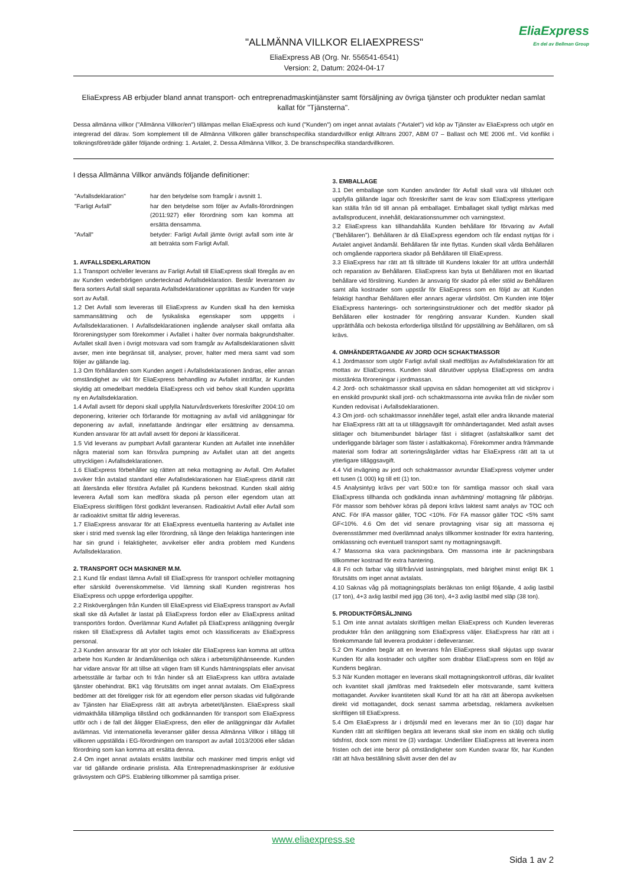"ALLMÄNNA VILLKOR ELIAEXPRESS"
EliaExpress AB (Org. Nr. 556541-6541)
Version: 2, Datum: 2024-04-17
EliaExpress
En del av Bellman Group
EliaExpress AB erbjuder bland annat transport- och entreprenadmaskintjänster samt försäljning av övriga tjänster och produkter nedan samlat kallat för "Tjänsterna".
Dessa allmänna villkor ("Allmänna Villkor/en") tillämpas mellan EliaExpress och kund ("Kunden") om inget annat avtalats ("Avtalet") vid köp av Tjänster av EliaExpress och utgör en integrerad del därav. Som komplement till de Allmänna Villkoren gäller branschspecifika standardvillkor enligt Alltrans 2007, ABM 07 – Ballast och ME 2006 mf.. Vid konflikt i tolkningsföreträde gäller följande ordning: 1. Avtalet, 2. Dessa Allmänna Villkor, 3. De branschspecifika standardvillkoren.
I dessa Allmänna Villkor används följande definitioner:
| "Avfallsdeklaration" | har den betydelse som framgår i avsnitt 1. |
| "Farligt Avfall" | har den betydelse som följer av Avfalls-förordningen (2011:927) eller förordning som kan komma att ersätta densamma. |
| "Avfall" | betyder: Farligt Avfall jämte övrigt avfall som inte är att betrakta som Farligt Avfall. |
1. AVFALLSDEKLARATION
1.1 Transport och/eller leverans av Farligt Avfall till EliaExpress skall föregås av en av Kunden vederbörligen undertecknad Avfallsdeklaration. Består leveransen av flera sorters Avfall skall separata Avfallsdeklarationer upprättas av Kunden för varje sort av Avfall.
1.2 Det Avfall som levereras till EliaExpress av Kunden skall ha den kemiska sammansättning och de fysikaliska egenskaper som uppgetts i Avfallsdeklarationen. I Avfallsdeklarationen ingående analyser skall omfatta alla föroreningstyper som förekommer i Avfallet i halter över normala bakgrundshalter. Avfallet skall även i övrigt motsvara vad som framgår av Avfallsdeklarationen såvitt avser, men inte begränsat till, analyser, prover, halter med mera samt vad som följer av gällande lag.
1.3 Om förhållanden som Kunden angett i Avfallsdeklarationen ändras, eller annan omständighet av vikt för EliaExpress behandling av Avfallet inträffar, är Kunden skyldig att omedelbart meddela EliaExpress och vid behov skall Kunden upprätta ny en Avfallsdeklaration.
1.4 Avfall avsett för deponi skall uppfylla Naturvårdsverkets föreskrifter 2004:10 om deponering, kriterier och förfarande för mottagning av avfall vid anläggningar för deponering av avfall, innefattande ändringar eller ersättning av densamma. Kunden ansvarar för att avfall avsett för deponi är klassificerat.
1.5 Vid leverans av pumpbart Avfall garanterar Kunden att Avfallet inte innehåller några material som kan försvåra pumpning av Avfallet utan att det angetts uttryckligen i Avfallsdeklarationen.
1.6 EliaExpress förbehåller sig rätten att neka mottagning av Avfall. Om Avfallet avviker från avtalad standard eller Avfallsdeklarationen har EliaExpress därtill rätt att återsända eller förstöra Avfallet på Kundens bekostnad. Kunden skall aldrig leverera Avfall som kan medföra skada på person eller egendom utan att EliaExpress skriftligen först godkänt leveransen. Radioaktivt Avfall eller Avfall som är radioaktivt smittat får aldrig levereras.
1.7 EliaExpress ansvarar för att EliaExpress eventuella hantering av Avfallet inte sker i strid med svensk lag eller förordning, så länge den felaktiga hanteringen inte har sin grund i felaktigheter, avvikelser eller andra problem med Kundens Avfallsdeklaration.
2. TRANSPORT OCH MASKINER M.M.
2.1 Kund får endast lämna Avfall till EliaExpress för transport och/eller mottagning efter särskild överenskommelse. Vid lämning skall Kunden registreras hos EliaExpress och uppge erforderliga uppgifter.
2.2 Riskövergången från Kunden till EliaExpress vid EliaExpress transport av Avfall skall ske då Avfallet är lastat på EliaExpress fordon eller av EliaExpress anlitad transportörs fordon. Överlämnar Kund Avfallet på EliaExpress anläggning övergår risken till EliaExpress då Avfallet tagits emot och klassificerats av EliaExpress personal.
2.3 Kunden ansvarar för att ytor och lokaler där EliaExpress kan komma att utföra arbete hos Kunden är ändamålsenliga och säkra i arbetsmiljöhänseende. Kunden har vidare ansvar för att tillse att vägen fram till Kunds hämtningsplats eller anvisat arbetsställe är farbar och fri från hinder så att EliaExpress kan utföra avtalade tjänster obehindrat. BK1 väg förutsätts om inget annat avtalats. Om EliaExpress bedömer att det föreligger risk för att egendom eller person skadas vid fullgörande av Tjänsten har EliaExpress rätt att avbryta arbetet/tjänsten. EliaExpress skall vidmakthålla tillämpliga tillstånd och godkännanden för transport som EliaExpress utför och i de fall det åligger EliaExpress, den eller de anläggningar där Avfallet avlämnas. Vid internationella leveranser gäller dessa Allmänna Villkor i tillägg till villkoren uppställda i EG-förordningen om transport av avfall 1013/2006 eller sådan förordning som kan komma att ersätta denna.
2.4 Om inget annat avtalats ersätts lastbilar och maskiner med timpris enligt vid var tid gällande ordinarie prislista. Alla Entreprenadmaskinspriser är exklusive grävsystem och GPS. Etablering tillkommer på samtliga priser.
3. EMBALLAGE
3.1 Det emballage som Kunden använder för Avfall skall vara väl tillslutet och uppfylla gällande lagar och föreskrifter samt de krav som EliaExpress ytterligare kan ställa från tid till annan på emballaget. Emballaget skall tydligt märkas med avfallsproducent, innehåll, deklarationsnummer och varningstext.
3.2 EliaExpress kan tillhandahålla Kunden behållare för förvaring av Avfall (”Behållaren”). Behållaren är då EliaExpress egendom och får endast nyttjas för i Avtalet angivet ändamål. Behållaren får inte flyttas. Kunden skall vårda Behållaren och omgående rapportera skador på Behållaren till EliaExpress.
3.3 EliaExpress har rätt att få tillträde till Kundens lokaler för att utföra underhåll och reparation av Behållaren. EliaExpress kan byta ut Behållaren mot en likartad behållare vid förslitning. Kunden är ansvarig för skador på eller stöld av Behållaren samt alla kostnader som uppstår för EliaExpress som en följd av att Kunden felaktigt handhar Behållaren eller annars agerar vårdslöst. Om Kunden inte följer EliaExpress hanterings- och sorteringsinstruktioner och det medför skador på Behållaren eller kostnader för rengöring ansvarar Kunden. Kunden skall upprätthålla och bekosta erforderliga tillstånd för uppställning av Behållaren, om så krävs.
4. OMHÄNDERTAGANDE AV JORD OCH SCHAKTMASSOR
4.1 Jordmassor som utgör Farligt avfall skall medföljas av Avfallsdeklaration för att mottas av EliaExpress. Kunden skall därutöver upplysa EliaExpress om andra misstänkta föroreningar i jordmassan.
4.2 Jord- och schaktmassor skall uppvisa en sådan homogenitet att vid stickprov i en enskild provpunkt skall jord- och schaktmassorna inte avvika från de nivåer som Kunden redovisat i Avfallsdeklarationen.
4.3 Om jord- och schaktmassor innehåller tegel, asfalt eller andra liknande material har EliaExpress rätt att ta ut tilläggsavgift för omhändertagandet. Med asfalt avses slitlager och bitumenbundet bärlager fäst i slitlagret (asfaltskallkor samt det underliggande bärlager som fäster i asfaltkakorna). Förekommer andra främmande material som fodrar att sorteringsåtgärder vidtas har EliaExpress rätt att ta ut ytterligare tilläggsavgift.
4.4 Vid invägning av jord och schaktmassor avrundar EliaExpress volymer under ett tusen (1 000) kg till ett (1) ton.
4.5 Analysintyg krävs per vart 500:e ton för samtliga massor och skall vara EliaExpress tillhanda och godkända innan avhämtning/ mottagning får påbörjas. För massor som behöver köras på deponi krävs laktest samt analys av TOC och ANC. För IFA massor gäller, TOC <10%. För FA massor gäller TOC <5% samt GF<10%. 4.6 Om det vid senare provtagning visar sig att massorna ej överensstämmer med överlämnad analys tillkommer kostnader för extra hantering, omklassning och eventuell transport samt ny mottagningsavgift.
4.7 Massorna ska vara packningsbara. Om massorna inte är packningsbara tillkommer kostnad för extra hantering.
4.8 Fri och farbar väg till/från/vid lastningsplats, med bärighet minst enligt BK 1 förutsätts om inget annat avtalats.
4.10 Saknas våg på mottagningsplats beräknas ton enligt följande, 4 axlig lastbil (17 ton), 4+3 axlig lastbil med jigg (36 ton), 4+3 axlig lastbil med släp (38 ton).
5. PRODUKTFÖRSÄLJNING
5.1 Om inte annat avtalats skriftligen mellan EliaExpress och Kunden levereras produkter från den anläggning som EliaExpress väljer. EliaExpress har rätt att i förekommande fall leverera produkter i delleveranser.
5.2 Om Kunden begär att en leverans från EliaExpress skall skjutas upp svarar Kunden för alla kostnader och utgifter som drabbar EliaExpress som en följd av Kundens begäran.
5.3 När Kunden mottager en leverans skall mottagningskontroll utföras, där kvalitet och kvantitet skall jämföras med fraktsedeln eller motsvarande, samt kvittera mottagandet. Avviker kvantiteten skall Kund för att ha rätt att åberopa avvikelsen direkt vid mottagandet, dock senast samma arbetsdag, reklamera avvikelsen skriftligen till EliaExpress.
5.4 Om EliaExpress är i dröjsmål med en leverans mer än tio (10) dagar har Kunden rätt att skriftligen begära att leverans skall ske inom en skälig och slutlig tidsfrist, dock som minst tre (3) vardagar. Underlåter EliaExpress att leverera inom fristen och det inte beror på omständigheter som Kunden svarar för, har Kunden rätt att häva beställning såvitt avser den del av
www.eliaexpress.se
Sida 1 av 2